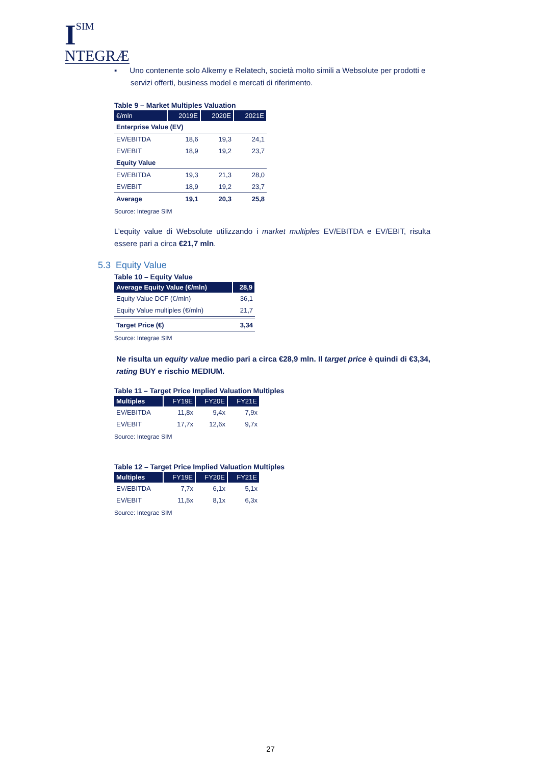I
SIM
NTEGRÆ
▪ Uno contenente solo Alkemy e Relatech, società molto simili a Websolute per prodotti e servizi offerti, business model e mercati di riferimento.
Table 9 – Market Multiples Valuation
| €/mln | 2019E | 2020E | 2021E |
| --- | --- | --- | --- |
| Enterprise Value (EV) | | | |
| EV/EBITDA | 18,6 | 19,3 | 24,1 |
| EV/EBIT | 18,9 | 19,2 | 23,7 |
| Equity Value | | | |
| EV/EBITDA | 19,3 | 21,3 | 28,0 |
| EV/EBIT | 18,9 | 19,2 | 23,7 |
| Average | 19,1 | 20,3 | 25,8 |
Source: Integrae SIM
L’equity value di Websolute utilizzando i market multiples EV/EBITDA e EV/EBIT, risulta essere pari a circa €21,7 mln.
5.3 Equity Value
Table 10 – Equity Value
| Average Equity Value (€/mln) | 28,9 |
| --- | --- |
| Equity Value DCF (€/mln) | 36,1 |
| Equity Value multiples (€/mln) | 21,7 |
| Target Price (€) | 3,34 |
Source: Integrae SIM
Ne risulta un equity value medio pari a circa €28,9 mln. Il target price è quindi di €3,34, rating BUY e rischio MEDIUM.
Table 11 – Target Price Implied Valuation Multiples
| Multiples | FY19E | FY20E | FY21E |
| --- | --- | --- | --- |
| EV/EBITDA | 11,8x | 9,4x | 7,9x |
| EV/EBIT | 17,7x | 12,6x | 9,7x |
Source: Integrae SIM
Table 12 – Target Price Implied Valuation Multiples
| Multiples | FY19E | FY20E | FY21E |
| --- | --- | --- | --- |
| EV/EBITDA | 7,7x | 6,1x | 5,1x |
| EV/EBIT | 11,5x | 8,1x | 6,3x |
Source: Integrae SIM
27